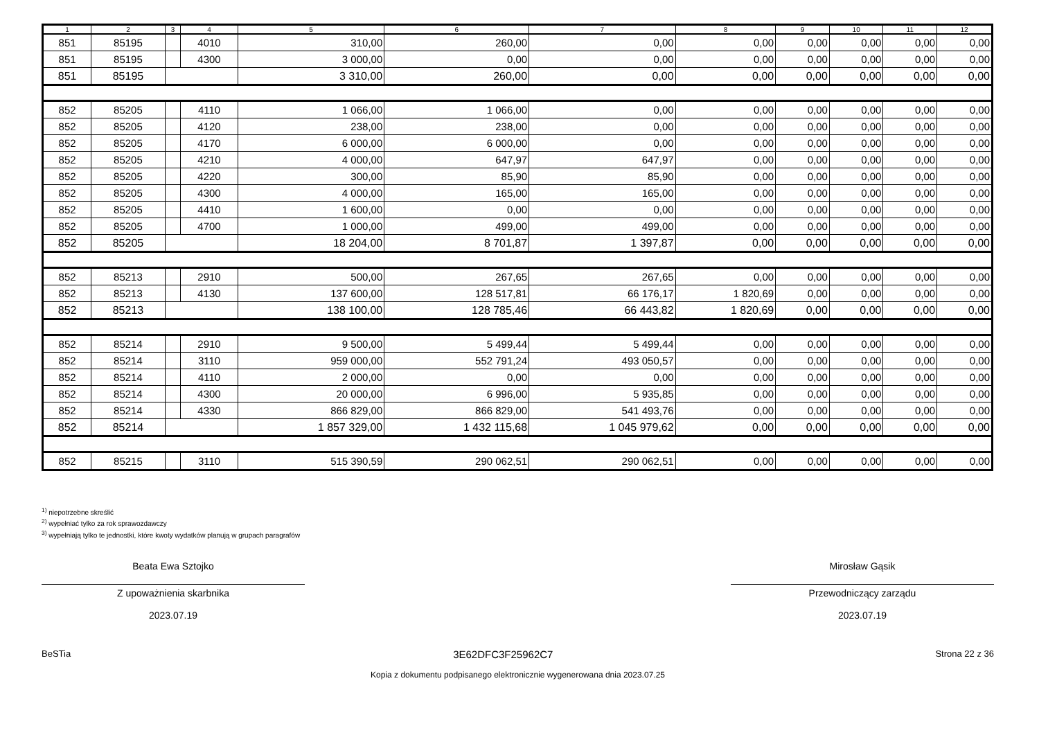| 1 | 2 | 3 | 4 | 5 | 6 | 7 | 8 | 9 | 10 | 11 | 12 |
| --- | --- | --- | --- | --- | --- | --- | --- | --- | --- | --- | --- |
| 851 | 85195 | | 4010 | 310,00 | 260,00 | 0,00 | 0,00 | 0,00 | 0,00 | 0,00 | 0,00 |
| 851 | 85195 | | 4300 | 3 000,00 | 0,00 | 0,00 | 0,00 | 0,00 | 0,00 | 0,00 | 0,00 |
| 851 | 85195 | | | 3 310,00 | 260,00 | 0,00 | 0,00 | 0,00 | 0,00 | 0,00 | 0,00 |
| 852 | 85205 | | 4110 | 1 066,00 | 1 066,00 | 0,00 | 0,00 | 0,00 | 0,00 | 0,00 | 0,00 |
| 852 | 85205 | | 4120 | 238,00 | 238,00 | 0,00 | 0,00 | 0,00 | 0,00 | 0,00 | 0,00 |
| 852 | 85205 | | 4170 | 6 000,00 | 6 000,00 | 0,00 | 0,00 | 0,00 | 0,00 | 0,00 | 0,00 |
| 852 | 85205 | | 4210 | 4 000,00 | 647,97 | 647,97 | 0,00 | 0,00 | 0,00 | 0,00 | 0,00 |
| 852 | 85205 | | 4220 | 300,00 | 85,90 | 85,90 | 0,00 | 0,00 | 0,00 | 0,00 | 0,00 |
| 852 | 85205 | | 4300 | 4 000,00 | 165,00 | 165,00 | 0,00 | 0,00 | 0,00 | 0,00 | 0,00 |
| 852 | 85205 | | 4410 | 1 600,00 | 0,00 | 0,00 | 0,00 | 0,00 | 0,00 | 0,00 | 0,00 |
| 852 | 85205 | | 4700 | 1 000,00 | 499,00 | 499,00 | 0,00 | 0,00 | 0,00 | 0,00 | 0,00 |
| 852 | 85205 | | | 18 204,00 | 8 701,87 | 1 397,87 | 0,00 | 0,00 | 0,00 | 0,00 | 0,00 |
| 852 | 85213 | | 2910 | 500,00 | 267,65 | 267,65 | 0,00 | 0,00 | 0,00 | 0,00 | 0,00 |
| 852 | 85213 | | 4130 | 137 600,00 | 128 517,81 | 66 176,17 | 1 820,69 | 0,00 | 0,00 | 0,00 | 0,00 |
| 852 | 85213 | | | 138 100,00 | 128 785,46 | 66 443,82 | 1 820,69 | 0,00 | 0,00 | 0,00 | 0,00 |
| 852 | 85214 | | 2910 | 9 500,00 | 5 499,44 | 5 499,44 | 0,00 | 0,00 | 0,00 | 0,00 | 0,00 |
| 852 | 85214 | | 3110 | 959 000,00 | 552 791,24 | 493 050,57 | 0,00 | 0,00 | 0,00 | 0,00 | 0,00 |
| 852 | 85214 | | 4110 | 2 000,00 | 0,00 | 0,00 | 0,00 | 0,00 | 0,00 | 0,00 | 0,00 |
| 852 | 85214 | | 4300 | 20 000,00 | 6 996,00 | 5 935,85 | 0,00 | 0,00 | 0,00 | 0,00 | 0,00 |
| 852 | 85214 | | 4330 | 866 829,00 | 866 829,00 | 541 493,76 | 0,00 | 0,00 | 0,00 | 0,00 | 0,00 |
| 852 | 85214 | | | 1 857 329,00 | 1 432 115,68 | 1 045 979,62 | 0,00 | 0,00 | 0,00 | 0,00 | 0,00 |
| 852 | 85215 | | 3110 | 515 390,59 | 290 062,51 | 290 062,51 | 0,00 | 0,00 | 0,00 | 0,00 | 0,00 |
<sup>1)</sup> niepotrzebne skreślić
<sup>2)</sup> wypełniać tylko za rok sprawozdawczy
<sup>3)</sup> wypełniają tylko te jednostki, które kwoty wydatków planują w grupach paragrafów
Beata Ewa Sztojko
Z upoważnienia skarbnika
2023.07.19
Mirosław Gąsik
Przewodniczący zarządu
2023.07.19
BeSTia 3E62DFC3F25962C7 Strona 22 z 36
Kopia z dokumentu podpisanego elektronicznie wygenerowana dnia 2023.07.25